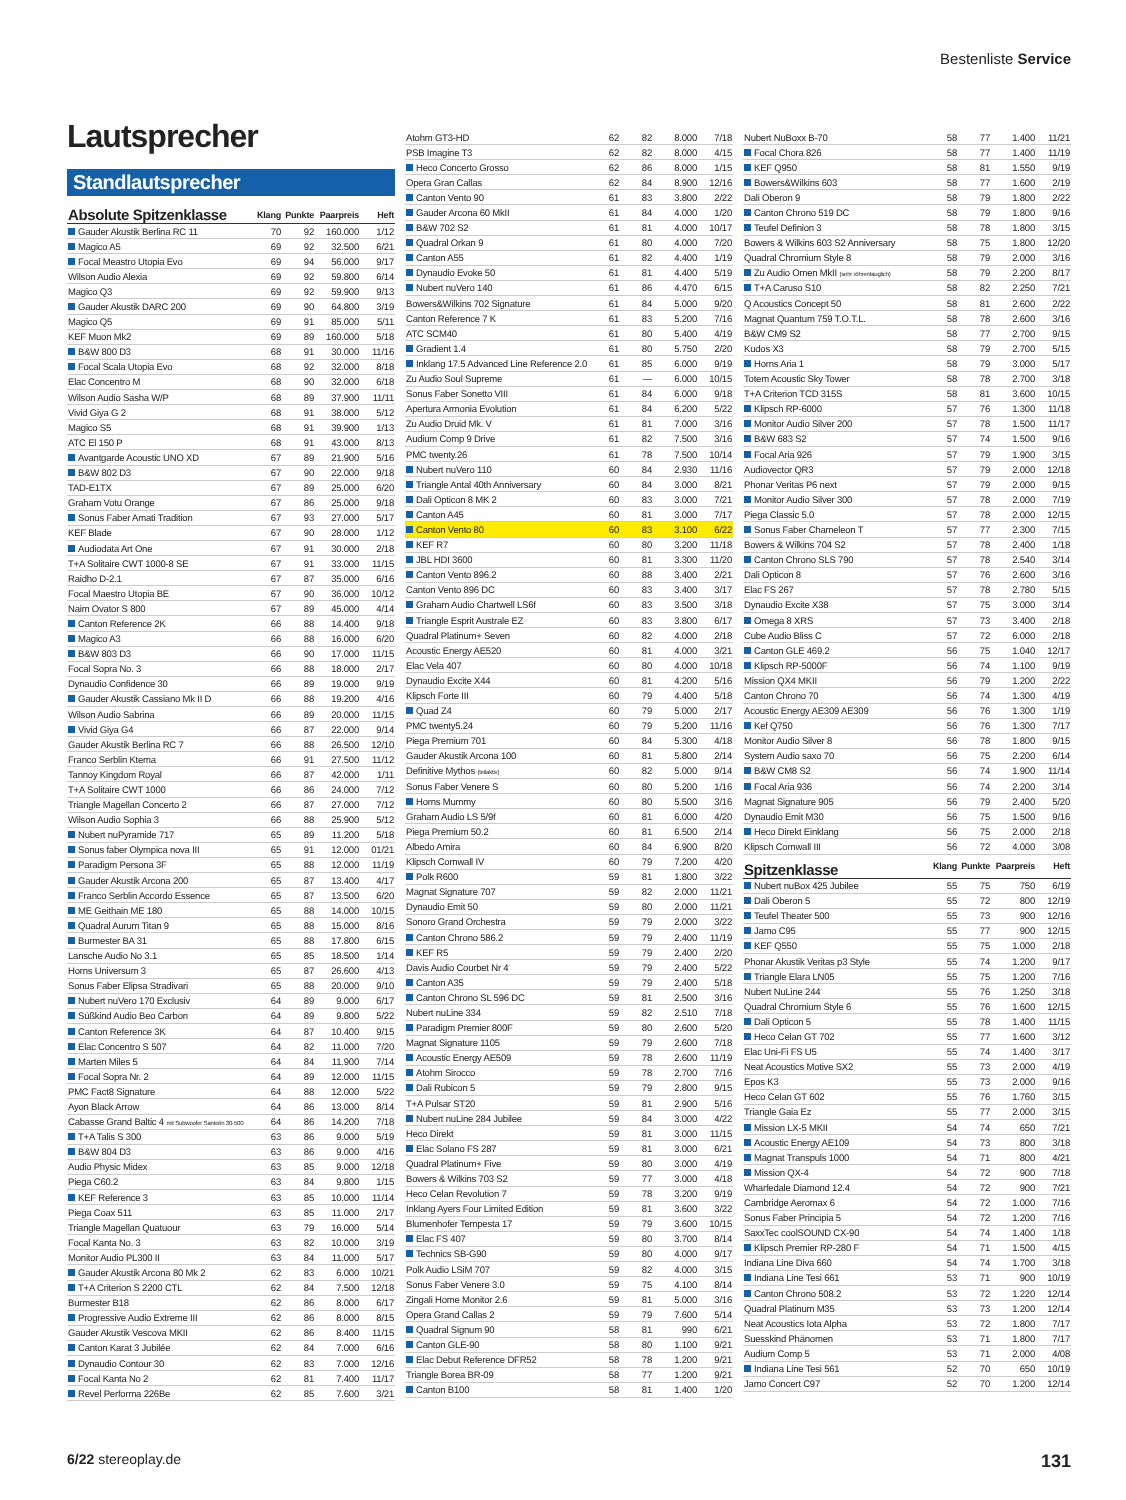Bestenliste Service
Lautsprecher
Standlautsprecher
| Absolute Spitzenklasse | Klang | Punkte | Paarpreis | Heft |
| --- | --- | --- | --- | --- |
| Gauder Akustik Berlina RC 11 | 70 | 92 | 160.000 | 1/12 |
| Magico A5 | 69 | 92 | 32.500 | 6/21 |
| Focal Meastro Utopia Evo | 69 | 94 | 56.000 | 9/17 |
| Wilson Audio Alexia | 69 | 92 | 59.800 | 6/14 |
| Magico Q3 | 69 | 92 | 59.900 | 9/13 |
| Gauder Akustik DARC 200 | 69 | 90 | 64.800 | 3/19 |
| Magico Q5 | 69 | 91 | 85.000 | 5/11 |
| KEF Muon Mk2 | 69 | 89 | 160.000 | 5/18 |
| B&W 800 D3 | 68 | 91 | 30.000 | 11/16 |
| Focal Scala Utopia Evo | 68 | 92 | 32.000 | 8/18 |
| Elac Concentro M | 68 | 90 | 32.000 | 6/18 |
| Wilson Audio Sasha W/P | 68 | 89 | 37.900 | 11/11 |
| Vivid Giya G 2 | 68 | 91 | 38.000 | 5/12 |
| Magico S5 | 68 | 91 | 39.900 | 1/13 |
| ATC El 150 P | 68 | 91 | 43.000 | 8/13 |
| Avantgarde Acoustic UNO XD | 67 | 89 | 21.900 | 5/16 |
| B&W 802 D3 | 67 | 90 | 22.000 | 9/18 |
| TAD-E1TX | 67 | 89 | 25.000 | 6/20 |
| Graham Votu Orange | 67 | 86 | 25.000 | 9/18 |
| Sonus Faber Amati Tradition | 67 | 93 | 27.000 | 5/17 |
| KEF Blade | 67 | 90 | 28.000 | 1/12 |
| Audiodata Art One | 67 | 91 | 30.000 | 2/18 |
| T+A Solitaire CWT 1000-8 SE | 67 | 91 | 33.000 | 11/15 |
| Raidho D-2.1 | 67 | 87 | 35.000 | 6/16 |
| Focal Maestro Utopia BE | 67 | 90 | 36.000 | 10/12 |
| Naim Ovator S 800 | 67 | 89 | 45.000 | 4/14 |
| Canton Reference 2K | 66 | 88 | 14.400 | 9/18 |
| Magico A3 | 66 | 88 | 16.000 | 6/20 |
| B&W 803 D3 | 66 | 90 | 17.000 | 11/15 |
| Focal Sopra No. 3 | 66 | 88 | 18.000 | 2/17 |
| Dynaudio Confidence 30 | 66 | 89 | 19.000 | 9/19 |
| Gauder Akustik Cassiano Mk II D | 66 | 88 | 19.200 | 4/16 |
| Wilson Audio Sabrina | 66 | 89 | 20.000 | 11/15 |
| Vivid Giya G4 | 66 | 87 | 22.000 | 9/14 |
| Gauder Akustik Berlina RC 7 | 66 | 88 | 26.500 | 12/10 |
| Franco Serblin Ktema | 66 | 91 | 27.500 | 11/12 |
| Tannoy Kingdom Royal | 66 | 87 | 42.000 | 1/11 |
| T+A Solitaire CWT 1000 | 66 | 86 | 24.000 | 7/12 |
| Triangle Magellan Concerto 2 | 66 | 87 | 27.000 | 7/12 |
| Wilson Audio Sophia 3 | 66 | 88 | 25.900 | 5/12 |
| Nubert nuPyramide 717 | 65 | 89 | 11.200 | 5/18 |
| Sonus faber Olympica nova III | 65 | 91 | 12.000 | 01/21 |
| Paradigm Persona 3F | 65 | 88 | 12.000 | 11/19 |
| Gauder Akustik Arcona 200 | 65 | 87 | 13.400 | 4/17 |
| Franco Serblin Accordo Essence | 65 | 87 | 13.500 | 6/20 |
| ME Geithain ME 180 | 65 | 88 | 14.000 | 10/15 |
| Quadral Aurum Titan 9 | 65 | 88 | 15.000 | 8/16 |
| Burmester BA 31 | 65 | 88 | 17.800 | 6/15 |
| Lansche Audio No 3.1 | 65 | 85 | 18.500 | 1/14 |
| Horns Universum 3 | 65 | 87 | 26.600 | 4/13 |
| Sonus Faber Elipsa Stradivari | 65 | 88 | 20.000 | 9/10 |
| Nubert nuVero 170 Exclusiv | 64 | 89 | 9.000 | 6/17 |
| Süßkind Audio Beo Carbon | 64 | 89 | 9.800 | 5/22 |
| Canton Reference 3K | 64 | 87 | 10.400 | 9/15 |
| Elac Concentro S 507 | 64 | 82 | 11.000 | 7/20 |
| Marten Miles 5 | 64 | 84 | 11.900 | 7/14 |
| Focal Sopra Nr. 2 | 64 | 89 | 12.000 | 11/15 |
| PMC Fact8 Signature | 64 | 88 | 12.000 | 5/22 |
| Ayon Black Arrow | 64 | 86 | 13.000 | 8/14 |
| Cabasse Grand Baltic 4 mit Subwoofer Santorin 30-500 | 64 | 86 | 14.200 | 7/18 |
| T+A Talis S 300 | 63 | 86 | 9.000 | 5/19 |
| B&W 804 D3 | 63 | 86 | 9.000 | 4/16 |
| Audio Physic Midex | 63 | 85 | 9.000 | 12/18 |
| Piega C60.2 | 63 | 84 | 9.800 | 1/15 |
| KEF Reference 3 | 63 | 85 | 10.000 | 11/14 |
| Piega Coax 511 | 63 | 85 | 11.000 | 2/17 |
| Triangle Magellan Quatuour | 63 | 79 | 16.000 | 5/14 |
| Focal Kanta No. 3 | 63 | 82 | 10.000 | 3/19 |
| Monitor Audio PL300 II | 63 | 84 | 11.000 | 5/17 |
| Gauder Akustik Arcona 80 Mk 2 | 62 | 83 | 6.000 | 10/21 |
| T+A Criterion S 2200 CTL | 62 | 84 | 7.500 | 12/18 |
| Burmester B18 | 62 | 86 | 8.000 | 6/17 |
| Progressive Audio Extreme III | 62 | 86 | 8.000 | 8/15 |
| Gauder Akustik Vescova MKII | 62 | 86 | 8.400 | 11/15 |
| Canton Karat 3 Jubilée | 62 | 84 | 7.000 | 6/16 |
| Dynaudio Contour 30 | 62 | 83 | 7.000 | 12/16 |
| Focal Kanta No 2 | 62 | 81 | 7.400 | 11/17 |
| Revel Performa 226Be | 62 | 85 | 7.600 | 3/21 |
| Atohm GT3-HD | 62 | 82 | 8.000 | 7/18 |
| PSB Imagine T3 | 62 | 82 | 8.000 | 4/15 |
| Heco Concerto Grosso | 62 | 86 | 8.000 | 1/15 |
| Opera Gran Callas | 62 | 84 | 8.900 | 12/16 |
| Canton Vento 90 | 61 | 83 | 3.800 | 2/22 |
| Gauder Arcona 60 MkII | 61 | 84 | 4.000 | 1/20 |
| B&W 702 S2 | 61 | 81 | 4.000 | 10/17 |
| Quadral Orkan 9 | 61 | 80 | 4.000 | 7/20 |
| Canton A55 | 61 | 82 | 4.400 | 1/19 |
| Dynaudio Evoke 50 | 61 | 81 | 4.400 | 5/19 |
| Nubert nuVero 140 | 61 | 86 | 4.470 | 6/15 |
| Bowers&Wilkins 702 Signature | 61 | 84 | 5.000 | 9/20 |
| Canton Reference 7 K | 61 | 83 | 5.200 | 7/16 |
| ATC SCM40 | 61 | 80 | 5.400 | 4/19 |
| Gradient 1.4 | 61 | 80 | 5.750 | 2/20 |
| Inklang 17.5 Advanced Line Reference 2.0 | 61 | 85 | 6.000 | 9/19 |
| Zu Audio Soul Supreme | 61 | — | 6.000 | 10/15 |
| Sonus Faber Sonetto VIII | 61 | 84 | 6.000 | 9/18 |
| Apertura Armonia Evolution | 61 | 84 | 6.200 | 5/22 |
| Zu Audio Druid Mk. V | 61 | 81 | 7.000 | 3/16 |
| Audium Comp 9 Drive | 61 | 82 | 7.500 | 3/16 |
| PMC twenty.26 | 61 | 78 | 7.500 | 10/14 |
| Nubert nuVero 110 | 60 | 84 | 2.930 | 11/16 |
| Triangle Antal 40th Anniversary | 60 | 84 | 3.000 | 8/21 |
| Dali Opticon 8 MK 2 | 60 | 83 | 3.000 | 7/21 |
| Canton A45 | 60 | 81 | 3.000 | 7/17 |
| Canton Vento 80 | 60 | 83 | 3.100 | 6/22 |
| KEF R7 | 60 | 80 | 3.200 | 11/18 |
| JBL HDI 3600 | 60 | 81 | 3.300 | 11/20 |
| Canton Vento 896.2 | 60 | 88 | 3.400 | 2/21 |
| Canton Vento 896 DC | 60 | 83 | 3.400 | 3/17 |
| Graham Audio Chartwell LS6f | 60 | 83 | 3.500 | 3/18 |
| Triangle Esprit Australe EZ | 60 | 83 | 3.800 | 6/17 |
| Quadral Platinum+ Seven | 60 | 82 | 4.000 | 2/18 |
| Acoustic Energy AE520 | 60 | 81 | 4.000 | 3/21 |
| Elac Vela 407 | 60 | 80 | 4.000 | 10/18 |
| Dynaudio Excite X44 | 60 | 81 | 4.200 | 5/16 |
| Klipsch Forte III | 60 | 79 | 4.400 | 5/18 |
| Quad Z4 | 60 | 79 | 5.000 | 2/17 |
| PMC twenty5.24 | 60 | 79 | 5.200 | 11/16 |
| Piega Premium 701 | 60 | 84 | 5.300 | 4/18 |
| Gauder Akustik Arcona 100 | 60 | 81 | 5.800 | 2/14 |
| Definitive Mythos (teilaktiv) | 60 | 82 | 5.000 | 9/14 |
| Sonus Faber Venere S | 60 | 80 | 5.200 | 1/16 |
| Horns Mummy | 60 | 80 | 5.500 | 3/16 |
| Graham Audio LS 5/9f | 60 | 81 | 6.000 | 4/20 |
| Piega Premium 50.2 | 60 | 81 | 6.500 | 2/14 |
| Albedo Amira | 60 | 84 | 6.900 | 8/20 |
| Klipsch Cornwall IV | 60 | 79 | 7.200 | 4/20 |
| Polk R600 | 59 | 81 | 1.800 | 3/22 |
| Magnat Signature 707 | 59 | 82 | 2.000 | 11/21 |
| Dynaudio Emit 50 | 59 | 80 | 2.000 | 11/21 |
| Sonoro Grand Orchestra | 59 | 79 | 2.000 | 3/22 |
| Canton Chrono 586.2 | 59 | 79 | 2.400 | 11/19 |
| KEF R5 | 59 | 79 | 2.400 | 2/20 |
| Davis Audio Courbet Nr 4 | 59 | 79 | 2.400 | 5/22 |
| Canton A35 | 59 | 79 | 2.400 | 5/18 |
| Canton Chrono SL 596 DC | 59 | 81 | 2.500 | 3/16 |
| Nubert nuLine 334 | 59 | 82 | 2.510 | 7/18 |
| Paradigm Premier 800F | 59 | 80 | 2.600 | 5/20 |
| Magnat Signature 1105 | 59 | 79 | 2.600 | 7/18 |
| Acoustic Energy AE509 | 59 | 78 | 2.600 | 11/19 |
| Atohm Sirocco | 59 | 78 | 2.700 | 7/16 |
| Dali Rubicon 5 | 59 | 79 | 2.800 | 9/15 |
| T+A Pulsar ST20 | 59 | 81 | 2.900 | 5/16 |
| Nubert nuLine 284 Jubilee | 59 | 84 | 3.000 | 4/22 |
| Heco Direkt | 59 | 81 | 3.000 | 11/15 |
| Elac Solano FS 287 | 59 | 81 | 3.000 | 6/21 |
| Quadral Platinum+ Five | 59 | 80 | 3.000 | 4/19 |
| Bowers & Wilkins 703 S2 | 59 | 77 | 3.000 | 4/18 |
| Heco Celan Revolution 7 | 59 | 78 | 3.200 | 9/19 |
| Inklang Ayers Four Limited Edition | 59 | 81 | 3.600 | 3/22 |
| Blumenhofer Tempesta 17 | 59 | 79 | 3.600 | 10/15 |
| Elac FS 407 | 59 | 80 | 3.700 | 8/14 |
| Technics SB-G90 | 59 | 80 | 4.000 | 9/17 |
| Polk Audio LSiM 707 | 59 | 82 | 4.000 | 3/15 |
| Sonus Faber Venere 3.0 | 59 | 75 | 4.100 | 8/14 |
| Zingali Home Monitor 2.6 | 59 | 81 | 5.000 | 3/16 |
| Opera Grand Callas 2 | 59 | 79 | 7.600 | 5/14 |
| Quadral Signum 90 | 58 | 81 | 990 | 6/21 |
| Canton GLE-90 | 58 | 80 | 1.100 | 9/21 |
| Elac Debut Reference DFR52 | 58 | 78 | 1.200 | 9/21 |
| Triangle Borea BR-09 | 58 | 77 | 1.200 | 9/21 |
| Canton B100 | 58 | 81 | 1.400 | 1/20 |
| Nubert NuBoxx B-70 | 58 | 77 | 1.400 | 11/21 |
| Focal Chora 826 | 58 | 77 | 1.400 | 11/19 |
| KEF Q950 | 58 | 81 | 1.550 | 9/19 |
| Bowers&Wilkins 603 | 58 | 77 | 1.600 | 2/19 |
| Dali Oberon 9 | 58 | 79 | 1.800 | 2/22 |
| Canton Chrono 519 DC | 58 | 79 | 1.800 | 9/16 |
| Teufel Definion 3 | 58 | 78 | 1.800 | 3/15 |
| Bowers & Wilkins 603 S2 Anniversary | 58 | 75 | 1.800 | 12/20 |
| Quadral Chromium Style 8 | 58 | 79 | 2.000 | 3/16 |
| Zu Audio Omen MkII (sehr röhrentauglich) | 58 | 79 | 2.200 | 8/17 |
| T+A Caruso S10 | 58 | 82 | 2.250 | 7/21 |
| Q Acoustics Concept 50 | 58 | 81 | 2.600 | 2/22 |
| Magnat Quantum 759 T.O.T.L. | 58 | 78 | 2.600 | 3/16 |
| B&W CM9 S2 | 58 | 77 | 2.700 | 9/15 |
| Kudos X3 | 58 | 79 | 2.700 | 5/15 |
| Horns Aria 1 | 58 | 79 | 3.000 | 5/17 |
| Totem Acoustic Sky Tower | 58 | 78 | 2.700 | 3/18 |
| T+A Criterion TCD 315S | 58 | 81 | 3.600 | 10/15 |
| Klipsch RP-6000 | 57 | 76 | 1.300 | 11/18 |
| Monitor Audio Silver 200 | 57 | 78 | 1.500 | 11/17 |
| B&W 683 S2 | 57 | 74 | 1.500 | 9/16 |
| Focal Aria 926 | 57 | 79 | 1.900 | 3/15 |
| Audiovector QR3 | 57 | 79 | 2.000 | 12/18 |
| Phonar Veritas P6 next | 57 | 79 | 2.000 | 9/15 |
| Monitor Audio Silver 300 | 57 | 78 | 2.000 | 7/19 |
| Piega Classic 5.0 | 57 | 78 | 2.000 | 12/15 |
| Sonus Faber Chameleon T | 57 | 77 | 2.300 | 7/15 |
| Bowers & Wilkins 704 S2 | 57 | 78 | 2.400 | 1/18 |
| Canton Chrono SLS 790 | 57 | 78 | 2.540 | 3/14 |
| Dali Opticon 8 | 57 | 76 | 2.600 | 3/16 |
| Elac FS 267 | 57 | 78 | 2.780 | 5/15 |
| Dynaudio Excite X38 | 57 | 75 | 3.000 | 3/14 |
| Omega 8 XRS | 57 | 73 | 3.400 | 2/18 |
| Cube Audio Bliss C | 57 | 72 | 6.000 | 2/18 |
| Canton GLE 469.2 | 56 | 75 | 1.040 | 12/17 |
| Klipsch RP-5000F | 56 | 74 | 1.100 | 9/19 |
| Mission QX4 MKII | 56 | 79 | 1.200 | 2/22 |
| Canton Chrono 70 | 56 | 74 | 1.300 | 4/19 |
| Acoustic Energy AE309 AE309 | 56 | 76 | 1.300 | 1/19 |
| Kef Q750 | 56 | 76 | 1.300 | 7/17 |
| Monitor Audio Silver 8 | 56 | 78 | 1.800 | 9/15 |
| System Audio saxo 70 | 56 | 75 | 2.200 | 6/14 |
| B&W CM8 S2 | 56 | 74 | 1.900 | 11/14 |
| Focal Aria 936 | 56 | 74 | 2.200 | 3/14 |
| Magnat Signature 905 | 56 | 79 | 2.400 | 5/20 |
| Dynaudio Emit M30 | 56 | 75 | 1.500 | 9/16 |
| Heco Direkt Einklang | 56 | 75 | 2.000 | 2/18 |
| Klipsch Cornwall III | 56 | 72 | 4.000 | 3/08 |
| Spitzenklasse | Klang | Punkte | Paarpreis | Heft |
| Nubert nuBox 425 Jubilee | 55 | 75 | 750 | 6/19 |
| Dali Oberon 5 | 55 | 72 | 800 | 12/19 |
| Teufel Theater 500 | 55 | 73 | 900 | 12/16 |
| Jamo C95 | 55 | 77 | 900 | 12/15 |
| KEF Q550 | 55 | 75 | 1.000 | 2/18 |
| Phonar Akustik Veritas p3 Style | 55 | 74 | 1.200 | 9/17 |
| Triangle Elara LN05 | 55 | 75 | 1.200 | 7/16 |
| Nubert NuLine 244 | 55 | 76 | 1.250 | 3/18 |
| Quadral Chromium Style 6 | 55 | 76 | 1.600 | 12/15 |
| Dali Opticon 5 | 55 | 78 | 1.400 | 11/15 |
| Heco Celan GT 702 | 55 | 77 | 1.600 | 3/12 |
| Elac Uni-Fi FS U5 | 55 | 74 | 1.400 | 3/17 |
| Neat Acoustics Motive SX2 | 55 | 73 | 2.000 | 4/19 |
| Epos K3 | 55 | 73 | 2.000 | 9/16 |
| Heco Celan GT 602 | 55 | 76 | 1.760 | 3/15 |
| Triangle Gaia Ez | 55 | 77 | 2.000 | 3/15 |
| Mission LX-5 MKII | 54 | 74 | 650 | 7/21 |
| Acoustic Energy AE109 | 54 | 73 | 800 | 3/18 |
| Magnat Transpuls 1000 | 54 | 71 | 800 | 4/21 |
| Mission QX-4 | 54 | 72 | 900 | 7/18 |
| Wharfedale Diamond 12.4 | 54 | 72 | 900 | 7/21 |
| Cambridge Aeromax 6 | 54 | 72 | 1.000 | 7/16 |
| Sonus Faber Principia 5 | 54 | 72 | 1.200 | 7/16 |
| SaxxTec coolSOUND CX-90 | 54 | 74 | 1.400 | 1/18 |
| Klipsch Premier RP-280 F | 54 | 71 | 1.500 | 4/15 |
| Indiana Line Diva 660 | 54 | 74 | 1.700 | 3/18 |
| Indiana Line Tesi 661 | 53 | 71 | 900 | 10/19 |
| Canton Chrono 508.2 | 53 | 72 | 1.220 | 12/14 |
| Quadral Platinum M35 | 53 | 73 | 1.200 | 12/14 |
| Neat Acoustics Iota Alpha | 53 | 72 | 1.800 | 7/17 |
| Suesskind Phänomen | 53 | 71 | 1.800 | 7/17 |
| Audium Comp 5 | 53 | 71 | 2.000 | 4/08 |
| Indiana Line Tesi 561 | 52 | 70 | 650 | 10/19 |
| Jamo Concert C97 | 52 | 70 | 1.200 | 12/14 |
6/22 stereoplay.de 131